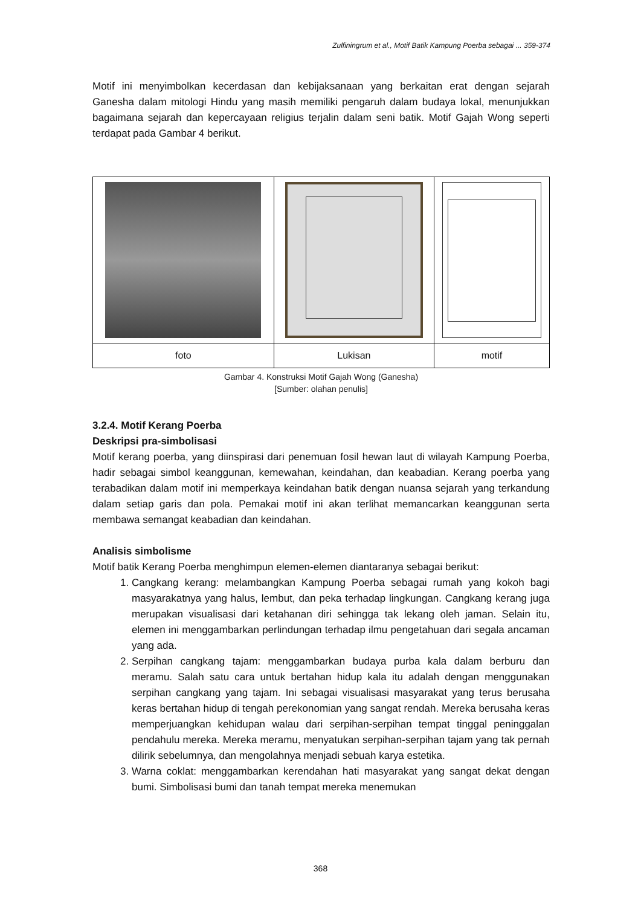Zulfiningrum et al., Motif Batik Kampung Poerba sebagai ... 359-374
Motif ini menyimbolkan kecerdasan dan kebijaksanaan yang berkaitan erat dengan sejarah Ganesha dalam mitologi Hindu yang masih memiliki pengaruh dalam budaya lokal, menunjukkan bagaimana sejarah dan kepercayaan religius terjalin dalam seni batik. Motif Gajah Wong seperti terdapat pada Gambar 4 berikut.
| foto | Lukisan | motif |
Gambar 4. Konstruksi Motif Gajah Wong (Ganesha)
[Sumber: olahan penulis]
3.2.4. Motif Kerang Poerba
Deskripsi pra-simbolisasi
Motif kerang poerba, yang diinspirasi dari penemuan fosil hewan laut di wilayah Kampung Poerba, hadir sebagai simbol keanggunan, kemewahan, keindahan, dan keabadian. Kerang poerba yang terabadikan dalam motif ini memperkaya keindahan batik dengan nuansa sejarah yang terkandung dalam setiap garis dan pola. Pemakai motif ini akan terlihat memancarkan keanggunan serta membawa semangat keabadian dan keindahan.
Analisis simbolisme
Motif batik Kerang Poerba menghimpun elemen-elemen diantaranya sebagai berikut:
1. Cangkang kerang: melambangkan Kampung Poerba sebagai rumah yang kokoh bagi masyarakatnya yang halus, lembut, dan peka terhadap lingkungan. Cangkang kerang juga merupakan visualisasi dari ketahanan diri sehingga tak lekang oleh jaman. Selain itu, elemen ini menggambarkan perlindungan terhadap ilmu pengetahuan dari segala ancaman yang ada.
2. Serpihan cangkang tajam: menggambarkan budaya purba kala dalam berburu dan meramu. Salah satu cara untuk bertahan hidup kala itu adalah dengan menggunakan serpihan cangkang yang tajam. Ini sebagai visualisasi masyarakat yang terus berusaha keras bertahan hidup di tengah perekonomian yang sangat rendah. Mereka berusaha keras memperjuangkan kehidupan walau dari serpihan-serpihan tempat tinggal peninggalan pendahulu mereka. Mereka meramu, menyatukan serpihan-serpihan tajam yang tak pernah dilirik sebelumnya, dan mengolahnya menjadi sebuah karya estetika.
3. Warna coklat: menggambarkan kerendahan hati masyarakat yang sangat dekat dengan bumi. Simbolisasi bumi dan tanah tempat mereka menemukan
368